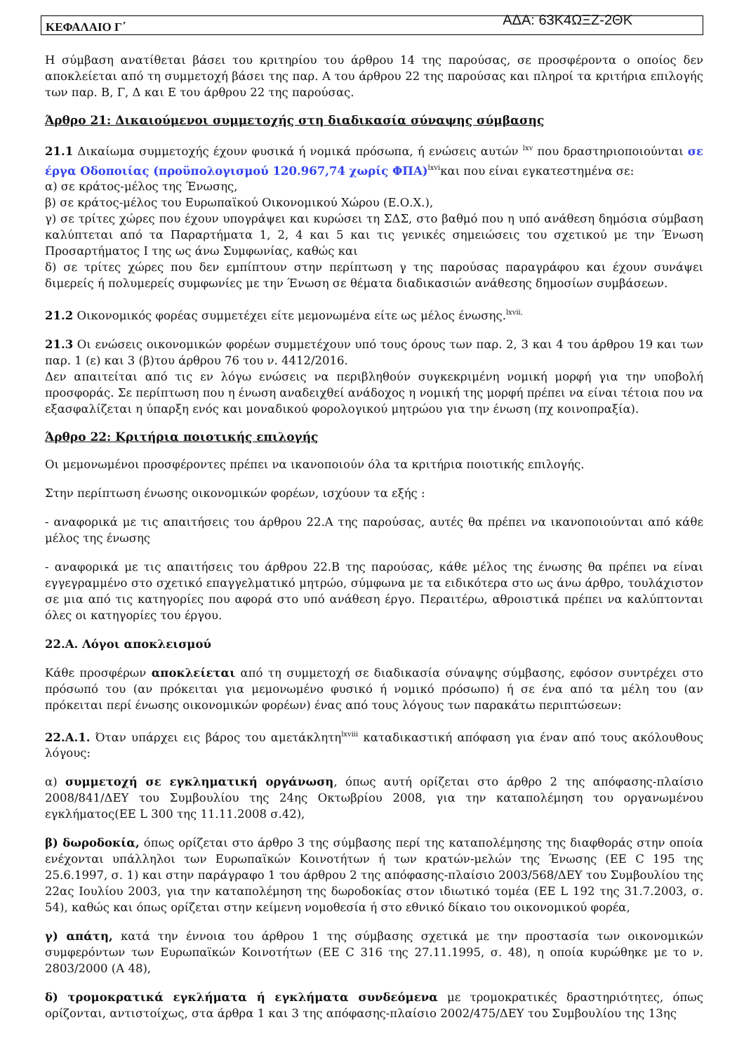ΚΕΦΑΛΑΙΟ Γ΄ ΑΔΑ: 63Κ4ΩΞΖ-2ΘΚ
Η σύμβαση ανατίθεται βάσει του κριτηρίου του άρθρου 14 της παρούσας, σε προσφέροντα ο οποίος δεν αποκλείεται από τη συμμετοχή βάσει της παρ. Α του άρθρου 22 της παρούσας και πληροί τα κριτήρια επιλογής των παρ. Β, Γ, Δ και Ε του άρθρου 22 της παρούσας.
Άρθρο 21: Δικαιούμενοι συμμετοχής στη διαδικασία σύναψης σύμβασης
21.1 Δικαίωμα συμμετοχής έχουν φυσικά ή νομικά πρόσωπα, ή ενώσεις αυτών <sup>lxv</sup> που δραστηριοποιούνται σε έργα Οδοποιίας (προϋπολογισμού 120.967,74 χωρίς ΦΠΑ)<sup>lxvi</sup>και που είναι εγκατεστημένα σε:
α) σε κράτος-μέλος της Ένωσης,
β) σε κράτος-μέλος του Ευρωπαϊκού Οικονομικού Χώρου (Ε.Ο.Χ.),
γ) σε τρίτες χώρες που έχουν υπογράψει και κυρώσει τη ΣΔΣ, στο βαθμό που η υπό ανάθεση δημόσια σύμβαση καλύπτεται από τα Παραρτήματα 1, 2, 4 και 5 και τις γενικές σημειώσεις του σχετικού με την Ένωση Προσαρτήματος Ι της ως άνω Συμφωνίας, καθώς και
δ) σε τρίτες χώρες που δεν εμπίπτουν στην περίπτωση γ της παρούσας παραγράφου και έχουν συνάψει διμερείς ή πολυμερείς συμφωνίες με την Ένωση σε θέματα διαδικασιών ανάθεσης δημοσίων συμβάσεων.
21.2 Οικονομικός φορέας συμμετέχει είτε μεμονωμένα είτε ως μέλος ένωσης.<sup>lxvii,</sup>
21.3 Οι ενώσεις οικονομικών φορέων συμμετέχουν υπό τους όρους των παρ. 2, 3 και 4 του άρθρου 19 και των παρ. 1 (ε) και 3 (β)του άρθρου 76 του ν. 4412/2016.
Δεν απαιτείται από τις εν λόγω ενώσεις να περιβληθούν συγκεκριμένη νομική μορφή για την υποβολή προσφοράς. Σε περίπτωση που η ένωση αναδειχθεί ανάδοχος η νομική της μορφή πρέπει να είναι τέτοια που να εξασφαλίζεται η ύπαρξη ενός και μοναδικού φορολογικού μητρώου για την ένωση (πχ κοινοπραξία).
Άρθρο 22: Κριτήρια ποιοτικής επιλογής
Οι μεμονωμένοι προσφέροντες πρέπει να ικανοποιούν όλα τα κριτήρια ποιοτικής επιλογής.
Στην περίπτωση ένωσης οικονομικών φορέων, ισχύουν τα εξής :
- αναφορικά με τις απαιτήσεις του άρθρου 22.Α της παρούσας, αυτές θα πρέπει να ικανοποιούνται από κάθε μέλος της ένωσης
- αναφορικά με τις απαιτήσεις του άρθρου 22.Β της παρούσας, κάθε μέλος της ένωσης θα πρέπει να είναι εγγεγραμμένο στο σχετικό επαγγελματικό μητρώο, σύμφωνα με τα ειδικότερα στο ως άνω άρθρο, τουλάχιστον σε μια από τις κατηγορίες που αφορά στο υπό ανάθεση έργο. Περαιτέρω, αθροιστικά πρέπει να καλύπτονται όλες οι κατηγορίες του έργου.
22.Α. Λόγοι αποκλεισμού
Κάθε προσφέρων αποκλείεται από τη συμμετοχή σε διαδικασία σύναψης σύμβασης, εφόσον συντρέχει στο πρόσωπό του (αν πρόκειται για μεμονωμένο φυσικό ή νομικό πρόσωπο) ή σε ένα από τα μέλη του (αν πρόκειται περί ένωσης οικονομικών φορέων) ένας από τους λόγους των παρακάτω περιπτώσεων:
22.Α.1. Όταν υπάρχει εις βάρος του αμετάκλητη<sup>lxviii</sup> καταδικαστική απόφαση για έναν από τους ακόλουθους λόγους:
α) συμμετοχή σε εγκληματική οργάνωση, όπως αυτή ορίζεται στο άρθρο 2 της απόφασης-πλαίσιο 2008/841/ΔΕΥ του Συμβουλίου της 24ης Οκτωβρίου 2008, για την καταπολέμηση του οργανωμένου εγκλήματος(ΕΕ L 300 της 11.11.2008 σ.42),
β) δωροδοκία, όπως ορίζεται στο άρθρο 3 της σύμβασης περί της καταπολέμησης της διαφθοράς στην οποία ενέχονται υπάλληλοι των Ευρωπαϊκών Κοινοτήτων ή των κρατών-μελών της Ένωσης (ΕΕ C 195 της 25.6.1997, σ. 1) και στην παράγραφο 1 του άρθρου 2 της απόφασης-πλαίσιο 2003/568/ΔΕΥ του Συμβουλίου της 22ας Ιουλίου 2003, για την καταπολέμηση της δωροδοκίας στον ιδιωτικό τομέα (ΕΕ L 192 της 31.7.2003, σ. 54), καθώς και όπως ορίζεται στην κείμενη νομοθεσία ή στο εθνικό δίκαιο του οικονομικού φορέα,
γ) απάτη, κατά την έννοια του άρθρου 1 της σύμβασης σχετικά με την προστασία των οικονομικών συμφερόντων των Ευρωπαϊκών Κοινοτήτων (ΕΕ C 316 της 27.11.1995, σ. 48), η οποία κυρώθηκε με το ν. 2803/2000 (Α 48),
δ) τρομοκρατικά εγκλήματα ή εγκλήματα συνδεόμενα με τρομοκρατικές δραστηριότητες, όπως ορίζονται, αντιστοίχως, στα άρθρα 1 και 3 της απόφασης-πλαίσιο 2002/475/ΔΕΥ του Συμβουλίου της 13ης